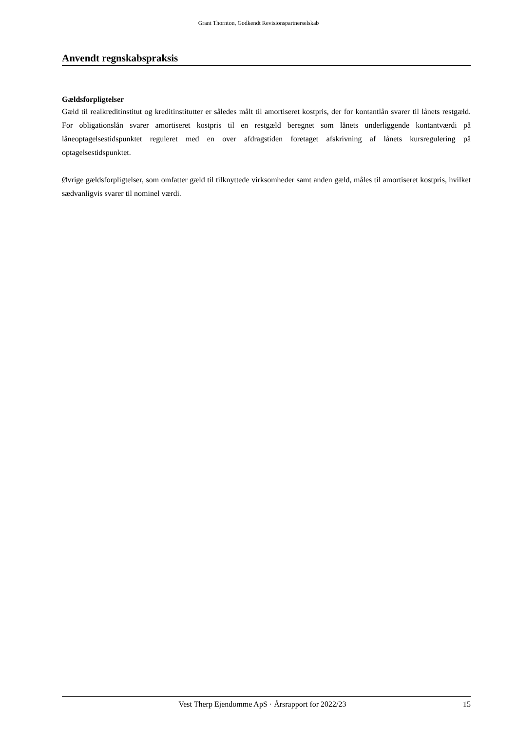Grant Thornton, Godkendt Revisionspartnerselskab
Anvendt regnskabspraksis
Gældsforpligtelser
Gæld til realkreditinstitut og kreditinstitutter er således målt til amortiseret kostpris, der for kontantlån svarer til lånets restgæld. For obligationslån svarer amortiseret kostpris til en restgæld beregnet som lånets underliggende kontantværdi på låneoptagelsestidspunktet reguleret med en over afdragstiden foretaget afskrivning af lånets kursregulering på optagelsestidspunktet.
Øvrige gældsforpligtelser, som omfatter gæld til tilknyttede virksomheder samt anden gæld, måles til amortiseret kostpris, hvilket sædvanligvis svarer til nominel værdi.
Vest Therp Ejendomme ApS · Årsrapport for 2022/23 15